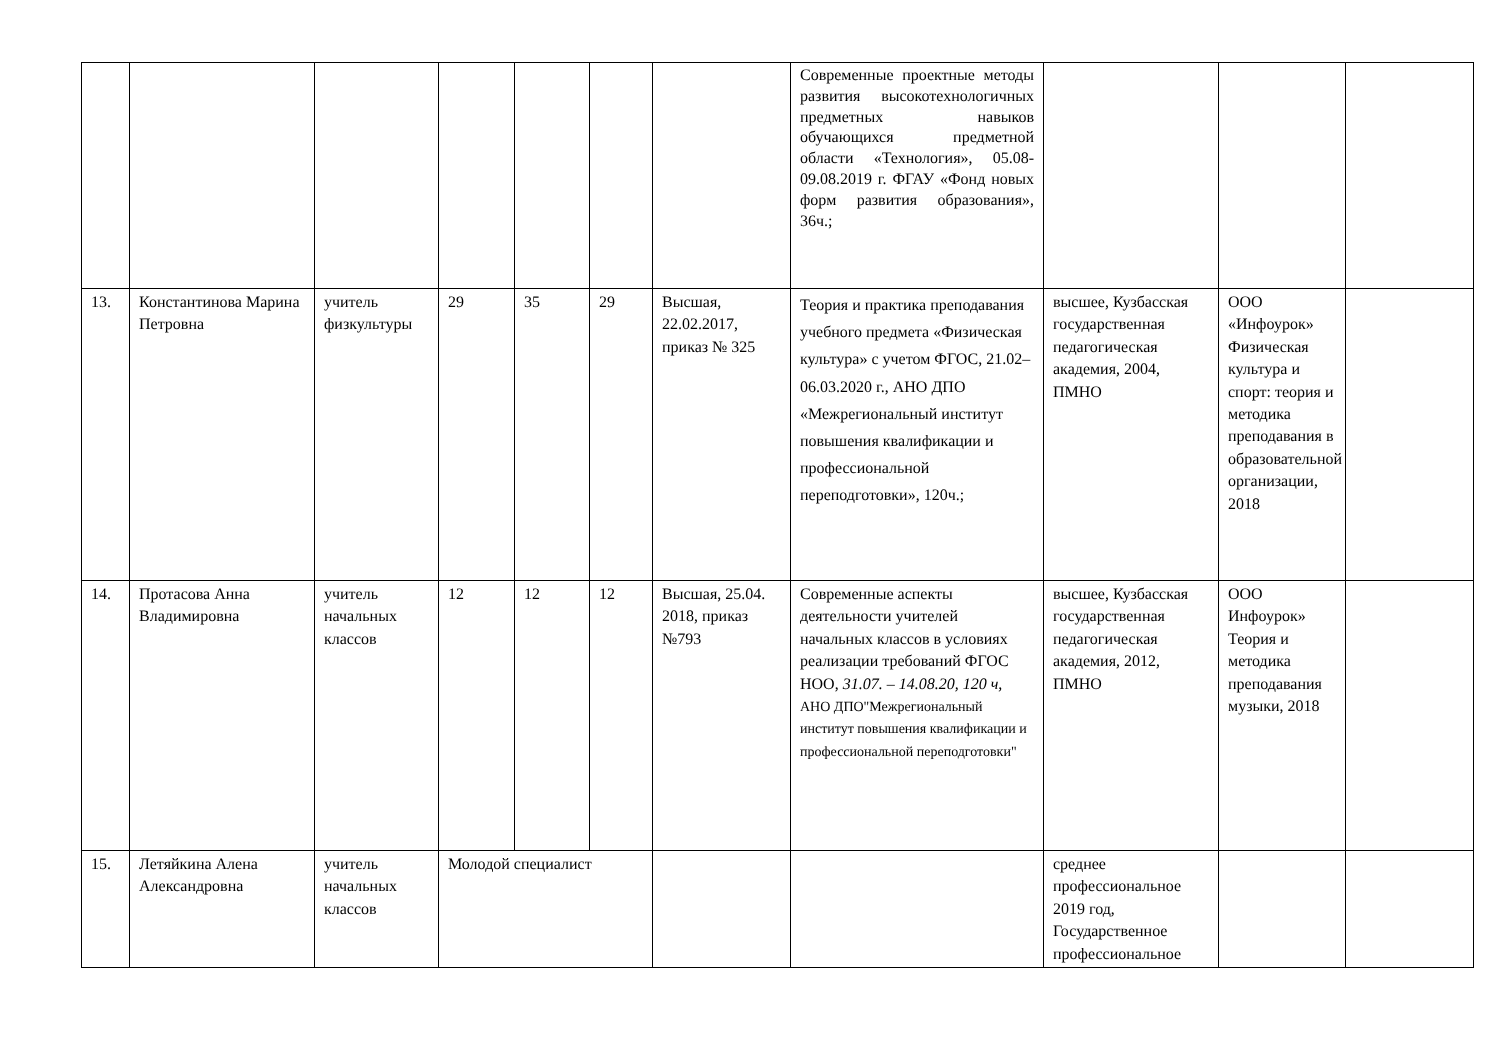| | | | | | | | Современные проектные методы развития высокотехнологичных предметных навыков обучающихся предметной области «Технология», 05.08-09.08.2019 г. ФГАУ «Фонд новых форм развития образования», 36ч.; | | | |
| 13. | Константинова Марина Петровна | учитель физкультуры | 29 | 35 | 29 | Высшая, 22.02.2017, приказ № 325 | Теория и практика преподавания учебного предмета «Физическая культура» с учетом ФГОС, 21.02–06.03.2020 г., АНО ДПО «Межрегиональный институт повышения квалификации и профессиональной переподготовки», 120ч.; | высшее, Кузбасская государственная педагогическая академия, 2004, ПМНО | ООО «Инфоурок» Физическая культура и спорт: теория и методика преподавания в образовательной организации, 2018 | |
| 14. | Протасова Анна Владимировна | учитель начальных классов | 12 | 12 | 12 | Высшая, 25.04. 2018, приказ №793 | Современные аспекты деятельности учителей начальных классов в условиях реализации требований ФГОС НОО, 31.07. – 14.08.20, 120 ч, АНО ДПО"Межрегиональный институт повышения квалификации и профессиональной переподготовки" | высшее, Кузбасская государственная педагогическая академия, 2012, ПМНО | ООО Инфоурок» Теория и методика преподавания музыки, 2018 | |
| 15. | Летяйкина Алена Александровна | учитель начальных классов | Молодой специалист | | | | | среднее профессиональное 2019 год, Государственное профессиональное | | |